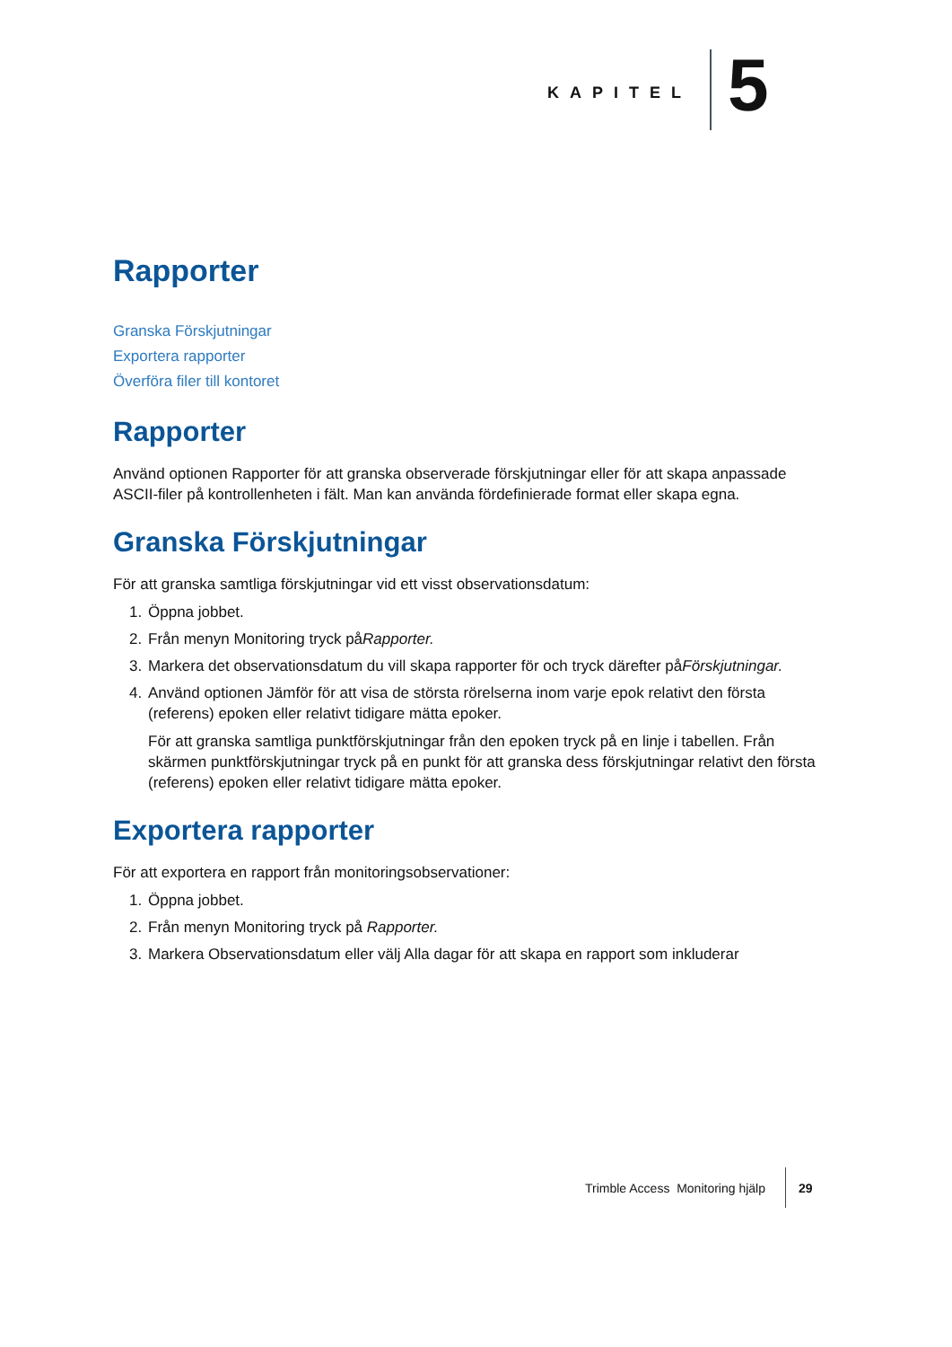KAPITEL
5
Rapporter
Granska Förskjutningar
Exportera rapporter
Överföra filer till kontoret
Rapporter
Använd optionen Rapporter för att granska observerade förskjutningar eller för att skapa anpassade ASCII-filer på kontrollenheten i fält. Man kan använda fördefinierade format eller skapa egna.
Granska Förskjutningar
För att granska samtliga förskjutningar vid ett visst observationsdatum:
1. Öppna jobbet.
2. Från menyn Monitoring tryck påRapporter.
3. Markera det observationsdatum du vill skapa rapporter för och tryck därefter påFörskjutningar.
4. Använd optionen Jämför för att visa de största rörelserna inom varje epok relativt den första (referens) epoken eller relativt tidigare mätta epoker.
För att granska samtliga punktförskjutningar från den epoken tryck på en linje i tabellen. Från skärmen punktförskjutningar tryck på en punkt för att granska dess förskjutningar relativt den första (referens) epoken eller relativt tidigare mätta epoker.
Exportera rapporter
För att exportera en rapport från monitoringsobservationer:
1. Öppna jobbet.
2. Från menyn Monitoring tryck på Rapporter.
3. Markera Observationsdatum eller välj Alla dagar för att skapa en rapport som inkluderar
Trimble Access Monitoring hjälp
29